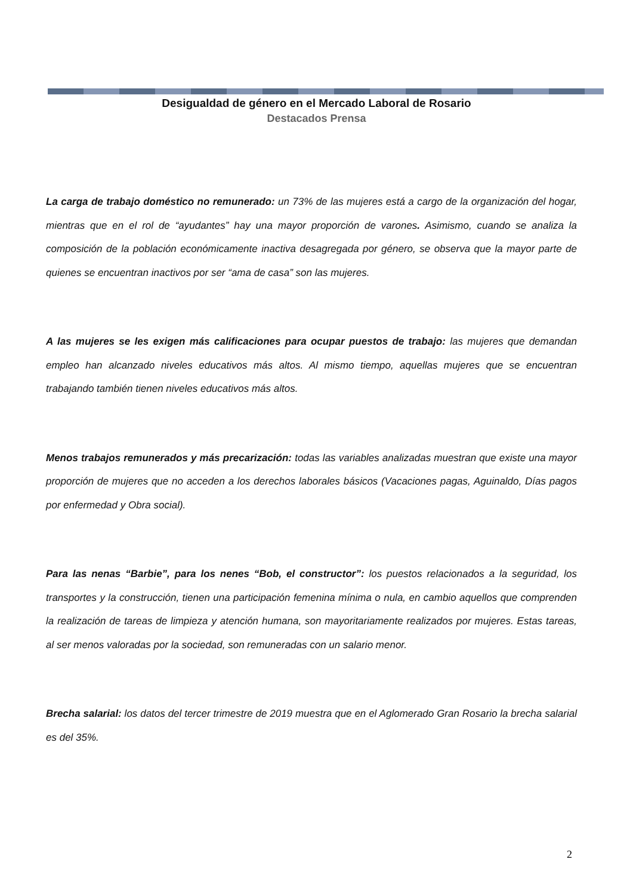Desigualdad de género en el Mercado Laboral de Rosario
Destacados Prensa
La carga de trabajo doméstico no remunerado: un 73% de las mujeres está a cargo de la organización del hogar, mientras que en el rol de “ayudantes” hay una mayor proporción de varones. Asimismo, cuando se analiza la composición de la población económicamente inactiva desagregada por género, se observa que la mayor parte de quienes se encuentran inactivos por ser “ama de casa” son las mujeres.
A las mujeres se les exigen más calificaciones para ocupar puestos de trabajo: las mujeres que demandan empleo han alcanzado niveles educativos más altos. Al mismo tiempo, aquellas mujeres que se encuentran trabajando también tienen niveles educativos más altos.
Menos trabajos remunerados y más precarización: todas las variables analizadas muestran que existe una mayor proporción de mujeres que no acceden a los derechos laborales básicos (Vacaciones pagas, Aguinaldo, Días pagos por enfermedad y Obra social).
Para las nenas “Barbie”, para los nenes “Bob, el constructor”: los puestos relacionados a la seguridad, los transportes y la construcción, tienen una participación femenina mínima o nula, en cambio aquellos que comprenden la realización de tareas de limpieza y atención humana, son mayoritariamente realizados por mujeres. Estas tareas, al ser menos valoradas por la sociedad, son remuneradas con un salario menor.
Brecha salarial: los datos del tercer trimestre de 2019 muestra que en el Aglomerado Gran Rosario la brecha salarial es del 35%.
2